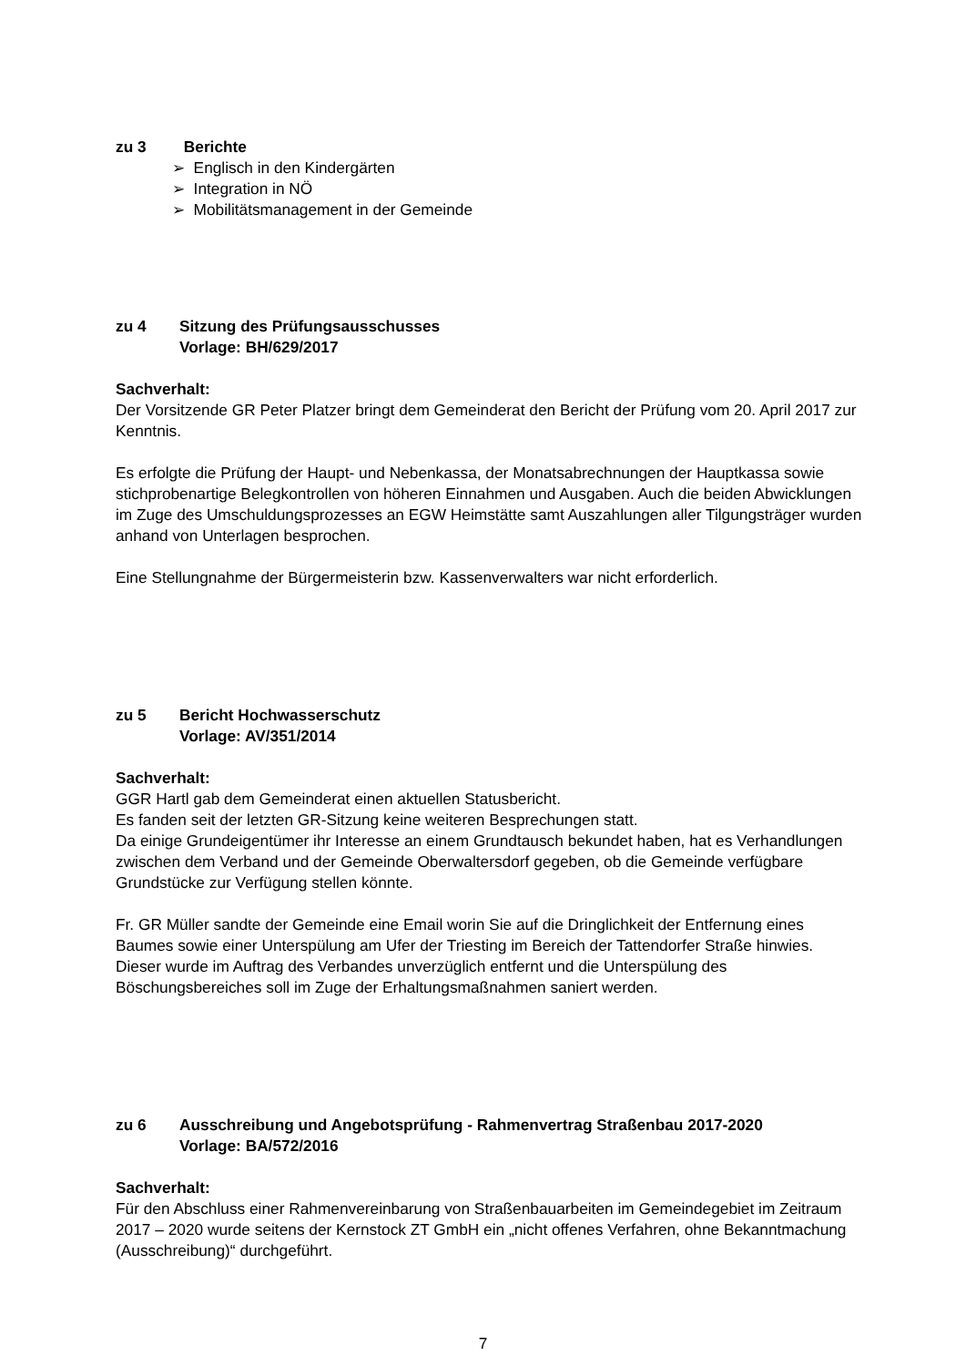zu 3 Berichte
➢ Englisch in den Kindergärten
➢ Integration in NÖ
➢ Mobilitätsmanagement in der Gemeinde
zu 4 Sitzung des Prüfungsausschusses
Vorlage: BH/629/2017
Sachverhalt:
Der Vorsitzende GR Peter Platzer bringt dem Gemeinderat den Bericht der Prüfung vom 20. April 2017 zur Kenntnis.
Es erfolgte die Prüfung der Haupt- und Nebenkassa, der Monatsabrechnungen der Hauptkassa sowie stichprobenartige Belegkontrollen von höheren Einnahmen und Ausgaben. Auch die beiden Abwicklungen im Zuge des Umschuldungsprozesses an EGW Heimstätte samt Auszahlungen aller Tilgungsträger wurden anhand von Unterlagen besprochen.
Eine Stellungnahme der Bürgermeisterin bzw. Kassenverwalters war nicht erforderlich.
zu 5 Bericht Hochwasserschutz
Vorlage: AV/351/2014
Sachverhalt:
GGR Hartl gab dem Gemeinderat einen aktuellen Statusbericht.
Es fanden seit der letzten GR-Sitzung keine weiteren Besprechungen statt.
Da einige Grundeigentümer ihr Interesse an einem Grundtausch bekundet haben, hat es Verhandlungen zwischen dem Verband und der Gemeinde Oberwaltersdorf gegeben, ob die Gemeinde verfügbare Grundstücke zur Verfügung stellen könnte.
Fr. GR Müller sandte der Gemeinde eine Email worin Sie auf die Dringlichkeit der Entfernung eines Baumes sowie einer Unterspülung am Ufer der Triesting im Bereich der Tattendorfer Straße hinwies. Dieser wurde im Auftrag des Verbandes unverzüglich entfernt und die Unterspülung des Böschungsbereiches soll im Zuge der Erhaltungsmaßnahmen saniert werden.
zu 6 Ausschreibung und Angebotsprüfung - Rahmenvertrag Straßenbau 2017-2020
Vorlage: BA/572/2016
Sachverhalt:
Für den Abschluss einer Rahmenvereinbarung von Straßenbauarbeiten im Gemeindegebiet im Zeitraum 2017 – 2020 wurde seitens der Kernstock ZT GmbH ein „nicht offenes Verfahren, ohne Bekanntmachung (Ausschreibung)“ durchgeführt.
7